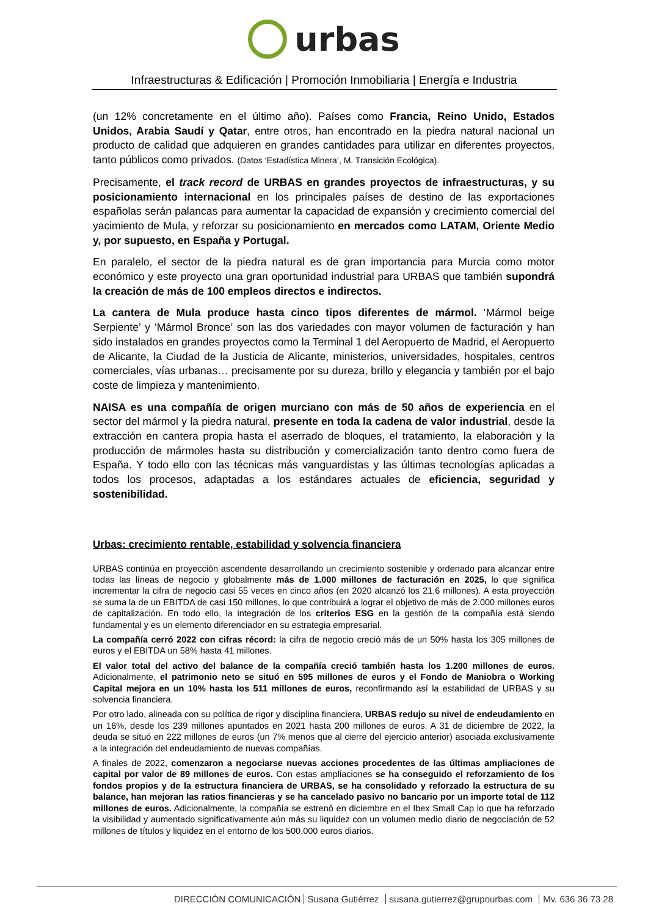urbas
Infraestructuras & Edificación | Promoción Inmobiliaria | Energía e Industria
(un 12% concretamente en el último año). Países como Francia, Reino Unido, Estados Unidos, Arabia Saudí y Qatar, entre otros, han encontrado en la piedra natural nacional un producto de calidad que adquieren en grandes cantidades para utilizar en diferentes proyectos, tanto públicos como privados. (Datos ‘Estadística Minera’, M. Transición Ecológica).
Precisamente, el track record de URBAS en grandes proyectos de infraestructuras, y su posicionamiento internacional en los principales países de destino de las exportaciones españolas serán palancas para aumentar la capacidad de expansión y crecimiento comercial del yacimiento de Mula, y reforzar su posicionamiento en mercados como LATAM, Oriente Medio y, por supuesto, en España y Portugal.
En paralelo, el sector de la piedra natural es de gran importancia para Murcia como motor económico y este proyecto una gran oportunidad industrial para URBAS que también supondrá la creación de más de 100 empleos directos e indirectos.
La cantera de Mula produce hasta cinco tipos diferentes de mármol. ‘Mármol beige Serpiente’ y ‘Mármol Bronce’ son las dos variedades con mayor volumen de facturación y han sido instalados en grandes proyectos como la Terminal 1 del Aeropuerto de Madrid, el Aeropuerto de Alicante, la Ciudad de la Justicia de Alicante, ministerios, universidades, hospitales, centros comerciales, vías urbanas… precisamente por su dureza, brillo y elegancia y también por el bajo coste de limpieza y mantenimiento.
NAISA es una compañía de origen murciano con más de 50 años de experiencia en el sector del mármol y la piedra natural, presente en toda la cadena de valor industrial, desde la extracción en cantera propia hasta el aserrado de bloques, el tratamiento, la elaboración y la producción de mármoles hasta su distribución y comercialización tanto dentro como fuera de España. Y todo ello con las técnicas más vanguardistas y las últimas tecnologías aplicadas a todos los procesos, adaptadas a los estándares actuales de eficiencia, seguridad y sostenibilidad.
Urbas: crecimiento rentable, estabilidad y solvencia financiera
URBAS continúa en proyección ascendente desarrollando un crecimiento sostenible y ordenado para alcanzar entre todas las líneas de negocio y globalmente más de 1.000 millones de facturación en 2025, lo que significa incrementar la cifra de negocio casi 55 veces en cinco años (en 2020 alcanzó los 21,6 millones). A esta proyección se suma la de un EBITDA de casi 150 millones, lo que contribuirá a lograr el objetivo de más de 2.000 millones euros de capitalización. En todo ello, la integración de los criterios ESG en la gestión de la compañía está siendo fundamental y es un elemento diferenciador en su estrategia empresarial.
La compañía cerró 2022 con cifras récord: la cifra de negocio creció más de un 50% hasta los 305 millones de euros y el EBITDA un 58% hasta 41 millones.
El valor total del activo del balance de la compañía creció también hasta los 1.200 millones de euros. Adicionalmente, el patrimonio neto se situó en 595 millones de euros y el Fondo de Maniobra o Working Capital mejora en un 10% hasta los 511 millones de euros, reconfirmando así la estabilidad de URBAS y su solvencia financiera.
Por otro lado, alineada con su política de rigor y disciplina financiera, URBAS redujo su nivel de endeudamiento en un 16%, desde los 239 millones apuntados en 2021 hasta 200 millones de euros. A 31 de diciembre de 2022, la deuda se situó en 222 millones de euros (un 7% menos que al cierre del ejercicio anterior) asociada exclusivamente a la integración del endeudamiento de nuevas compañías.
A finales de 2022, comenzaron a negociarse nuevas acciones procedentes de las últimas ampliaciones de capital por valor de 89 millones de euros. Con estas ampliaciones se ha conseguido el reforzamiento de los fondos propios y de la estructura financiera de URBAS, se ha consolidado y reforzado la estructura de su balance, han mejoran las ratios financieras y se ha cancelado pasivo no bancario por un importe total de 112 millones de euros. Adicionalmente, la compañía se estrenó en diciembre en el Ibex Small Cap lo que ha reforzado la visibilidad y aumentado significativamente aún más su liquidez con un volumen medio diario de negociación de 52 millones de títulos y liquidez en el entorno de los 500.000 euros diarios.
DIRECCIÓN COMUNICACIÓN Susana Gutiérrez susana.gutierrez@grupourbas.com Mv. 636 36 73 28